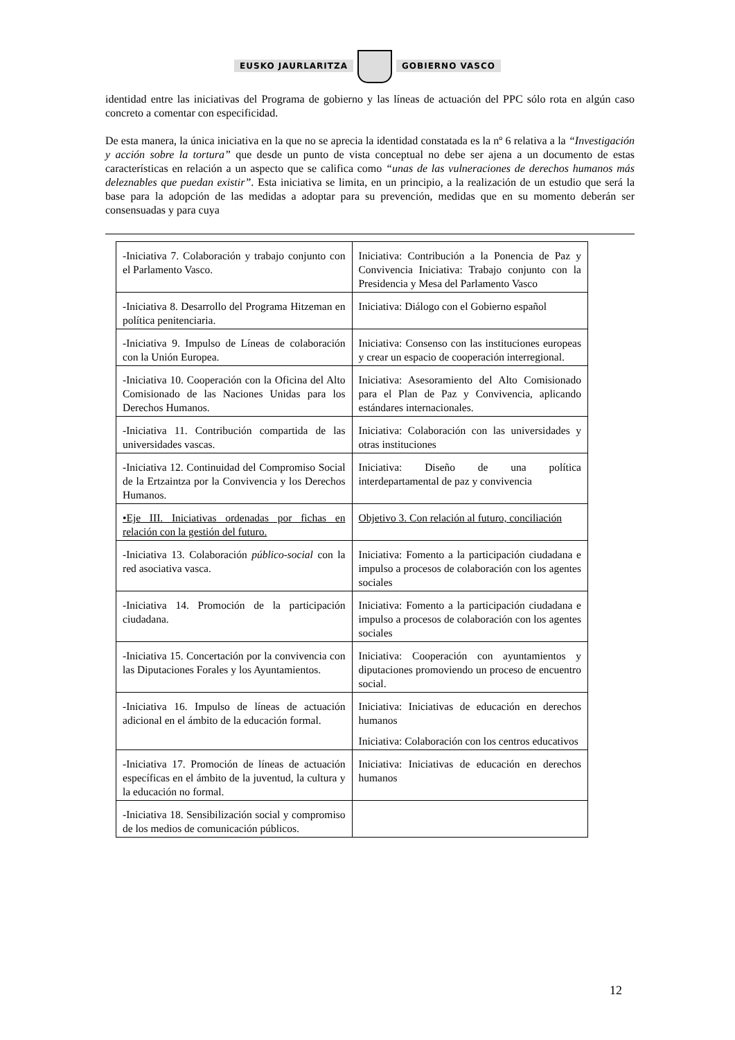EUSKO JAURLARITZA GOBIERNO VASCO
identidad entre las iniciativas del Programa de gobierno y las líneas de actuación del PPC sólo rota en algún caso concreto a comentar con especificidad.
De esta manera, la única iniciativa en la que no se aprecia la identidad constatada es la nº 6 relativa a la “Investigación y acción sobre la tortura” que desde un punto de vista conceptual no debe ser ajena a un documento de estas características en relación a un aspecto que se califica como “unas de las vulneraciones de derechos humanos más deleznables que puedan existir”. Esta iniciativa se limita, en un principio, a la realización de un estudio que será la base para la adopción de las medidas a adoptar para su prevención, medidas que en su momento deberán ser consensuadas y para cuya
| -Iniciativa 7. Colaboración y trabajo conjunto con el Parlamento Vasco. | Iniciativa: Contribución a la Ponencia de Paz y Convivencia Iniciativa: Trabajo conjunto con la Presidencia y Mesa del Parlamento Vasco |
| -Iniciativa 8. Desarrollo del Programa Hitzeman en política penitenciaria. | Iniciativa: Diálogo con el Gobierno español |
| -Iniciativa 9. Impulso de Líneas de colaboración con la Unión Europea. | Iniciativa: Consenso con las instituciones europeas y crear un espacio de cooperación interregional. |
| -Iniciativa 10. Cooperación con la Oficina del Alto Comisionado de las Naciones Unidas para los Derechos Humanos. | Iniciativa: Asesoramiento del Alto Comisionado para el Plan de Paz y Convivencia, aplicando estándares internacionales. |
| -Iniciativa 11. Contribución compartida de las universidades vascas. | Iniciativa: Colaboración con las universidades y otras instituciones |
| -Iniciativa 12. Continuidad del Compromiso Social de la Ertzaintza por la Convivencia y los Derechos Humanos. | Iniciativa: Diseño de una política interdepartamental de paz y convivencia |
| •Eje III. Iniciativas ordenadas por fichas en relación con la gestión del futuro. | Objetivo 3. Con relación al futuro, conciliación |
| -Iniciativa 13. Colaboración público-social con la red asociativa vasca. | Iniciativa: Fomento a la participación ciudadana e impulso a procesos de colaboración con los agentes sociales |
| -Iniciativa 14. Promoción de la participación ciudadana. | Iniciativa: Fomento a la participación ciudadana e impulso a procesos de colaboración con los agentes sociales |
| -Iniciativa 15. Concertación por la convivencia con las Diputaciones Forales y los Ayuntamientos. | Iniciativa: Cooperación con ayuntamientos y diputaciones promoviendo un proceso de encuentro social. |
| -Iniciativa 16. Impulso de líneas de actuación adicional en el ámbito de la educación formal. | Iniciativa: Iniciativas de educación en derechos humanos Iniciativa: Colaboración con los centros educativos |
| -Iniciativa 17. Promoción de líneas de actuación específicas en el ámbito de la juventud, la cultura y la educación no formal. | Iniciativa: Iniciativas de educación en derechos humanos |
| -Iniciativa 18. Sensibilización social y compromiso de los medios de comunicación públicos. | |
12